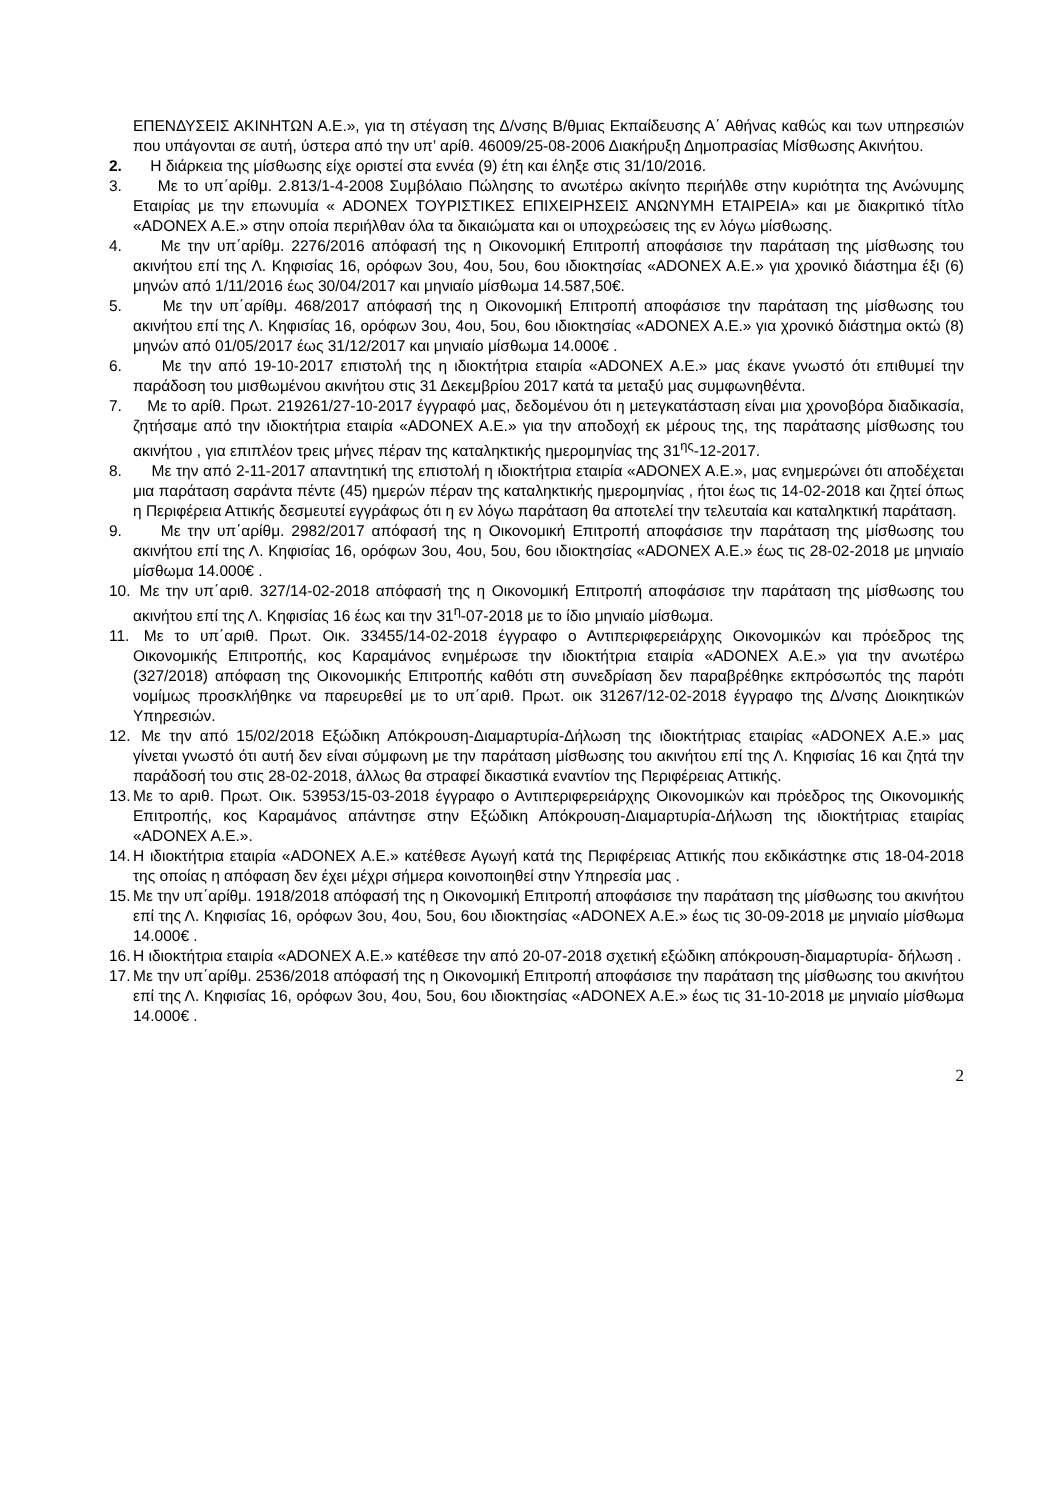ΕΠΕΝΔΥΣΕΙΣ ΑΚΙΝΗΤΩΝ Α.Ε.», για τη στέγαση της Δ/νσης Β/θμιας Εκπαίδευσης Α΄ Αθήνας καθώς και των υπηρεσιών που υπάγονται σε αυτή, ύστερα από την υπ’ αρίθ. 46009/25-08-2006 Διακήρυξη Δημοπρασίας Μίσθωσης Ακινήτου.
2. Η διάρκεια της μίσθωσης είχε οριστεί στα εννέα (9) έτη και έληξε στις 31/10/2016.
3. Με το υπ΄αρίθμ. 2.813/1-4-2008 Συμβόλαιο Πώλησης το ανωτέρω ακίνητο περιήλθε στην κυριότητα της Ανώνυμης Εταιρίας με την επωνυμία « ADONEX ΤΟΥΡΙΣΤΙΚΕΣ ΕΠΙΧΕΙΡΗΣΕΙΣ ΑΝΩΝΥΜΗ ΕΤΑΙΡΕΙΑ» και με διακριτικό τίτλο «ADONEX A.E.» στην οποία περιήλθαν όλα τα δικαιώματα και οι υποχρεώσεις της εν λόγω μίσθωσης.
4. Με την υπ΄αρίθμ. 2276/2016 απόφασή της η Οικονομική Επιτροπή αποφάσισε την παράταση της μίσθωσης του ακινήτου επί της Λ. Κηφισίας 16, ορόφων 3ου, 4ου, 5ου, 6ου ιδιοκτησίας «ADONEX A.E.» για χρονικό διάστημα έξι (6) μηνών από 1/11/2016 έως 30/04/2017 και μηνιαίο μίσθωμα 14.587,50€.
5. Με την υπ΄αρίθμ. 468/2017 απόφασή της η Οικονομική Επιτροπή αποφάσισε την παράταση της μίσθωσης του ακινήτου επί της Λ. Κηφισίας 16, ορόφων 3ου, 4ου, 5ου, 6ου ιδιοκτησίας «ADONEX A.E.» για χρονικό διάστημα οκτώ (8) μηνών από 01/05/2017 έως 31/12/2017 και μηνιαίο μίσθωμα 14.000€ .
6. Με την από 19-10-2017 επιστολή της η ιδιοκτήτρια εταιρία «ADONEX A.E.» μας έκανε γνωστό ότι επιθυμεί την παράδοση του μισθωμένου ακινήτου στις 31 Δεκεμβρίου 2017 κατά τα μεταξύ μας συμφωνηθέντα.
7. Με το αρίθ. Πρωτ. 219261/27-10-2017 έγγραφό μας, δεδομένου ότι η μετεγκατάσταση είναι μια χρονοβόρα διαδικασία, ζητήσαμε από την ιδιοκτήτρια εταιρία «ADONEX A.E.» για την αποδοχή εκ μέρους της, της παράτασης μίσθωσης του ακινήτου , για επιπλέον τρεις μήνες πέραν της καταληκτικής ημερομηνίας της 31<sup>ης</sup>-12-2017.
8. Με την από 2-11-2017 απαντητική της επιστολή η ιδιοκτήτρια εταιρία «ADONEX A.E.», μας ενημερώνει ότι αποδέχεται μια παράταση σαράντα πέντε (45) ημερών πέραν της καταληκτικής ημερομηνίας , ήτοι έως τις 14-02-2018 και ζητεί όπως η Περιφέρεια Αττικής δεσμευτεί εγγράφως ότι η εν λόγω παράταση θα αποτελεί την τελευταία και καταληκτική παράταση.
9. Με την υπ΄αρίθμ. 2982/2017 απόφασή της η Οικονομική Επιτροπή αποφάσισε την παράταση της μίσθωσης του ακινήτου επί της Λ. Κηφισίας 16, ορόφων 3ου, 4ου, 5ου, 6ου ιδιοκτησίας «ADONEX A.E.» έως τις 28-02-2018 με μηνιαίο μίσθωμα 14.000€ .
10. Με την υπ΄αριθ. 327/14-02-2018 απόφασή της η Οικονομική Επιτροπή αποφάσισε την παράταση της μίσθωσης του ακινήτου επί της Λ. Κηφισίας 16 έως και την 31<sup>η</sup>-07-2018 με το ίδιο μηνιαίο μίσθωμα.
11. Με το υπ΄αριθ. Πρωτ. Οικ. 33455/14-02-2018 έγγραφο ο Αντιπεριφερειάρχης Οικονομικών και πρόεδρος της Οικονομικής Επιτροπής, κος Καραμάνος ενημέρωσε την ιδιοκτήτρια εταιρία «ADONEX A.E.» για την ανωτέρω (327/2018) απόφαση της Οικονομικής Επιτροπής καθότι στη συνεδρίαση δεν παραβρέθηκε εκπρόσωπός της παρότι νομίμως προσκλήθηκε να παρευρεθεί με το υπ΄αριθ. Πρωτ. οικ 31267/12-02-2018 έγγραφο της Δ/νσης Διοικητικών Υπηρεσιών.
12. Με την από 15/02/2018 Εξώδικη Απόκρουση-Διαμαρτυρία-Δήλωση της ιδιοκτήτριας εταιρίας «ADONEX A.E.» μας γίνεται γνωστό ότι αυτή δεν είναι σύμφωνη με την παράταση μίσθωσης του ακινήτου επί της Λ. Κηφισίας 16 και ζητά την παράδοσή του στις 28-02-2018, άλλως θα στραφεί δικαστικά εναντίον της Περιφέρειας Αττικής.
13. Με το αριθ. Πρωτ. Οικ. 53953/15-03-2018 έγγραφο ο Αντιπεριφερειάρχης Οικονομικών και πρόεδρος της Οικονομικής Επιτροπής, κος Καραμάνος απάντησε στην Εξώδικη Απόκρουση-Διαμαρτυρία-Δήλωση της ιδιοκτήτριας εταιρίας «ADONEX A.E.».
14. Η ιδιοκτήτρια εταιρία «ADONEX A.E.» κατέθεσε Αγωγή κατά της Περιφέρειας Αττικής που εκδικάστηκε στις 18-04-2018 της οποίας η απόφαση δεν έχει μέχρι σήμερα κοινοποιηθεί στην Υπηρεσία μας .
15. Με την υπ΄αρίθμ. 1918/2018 απόφασή της η Οικονομική Επιτροπή αποφάσισε την παράταση της μίσθωσης του ακινήτου επί της Λ. Κηφισίας 16, ορόφων 3ου, 4ου, 5ου, 6ου ιδιοκτησίας «ADONEX A.E.» έως τις 30-09-2018 με μηνιαίο μίσθωμα 14.000€ .
16. Η ιδιοκτήτρια εταιρία «ADONEX A.E.» κατέθεσε την από 20-07-2018 σχετική εξώδικη απόκρουση-διαμαρτυρία- δήλωση .
17. Με την υπ΄αρίθμ. 2536/2018 απόφασή της η Οικονομική Επιτροπή αποφάσισε την παράταση της μίσθωσης του ακινήτου επί της Λ. Κηφισίας 16, ορόφων 3ου, 4ου, 5ου, 6ου ιδιοκτησίας «ADONEX A.E.» έως τις 31-10-2018 με μηνιαίο μίσθωμα 14.000€ .
2